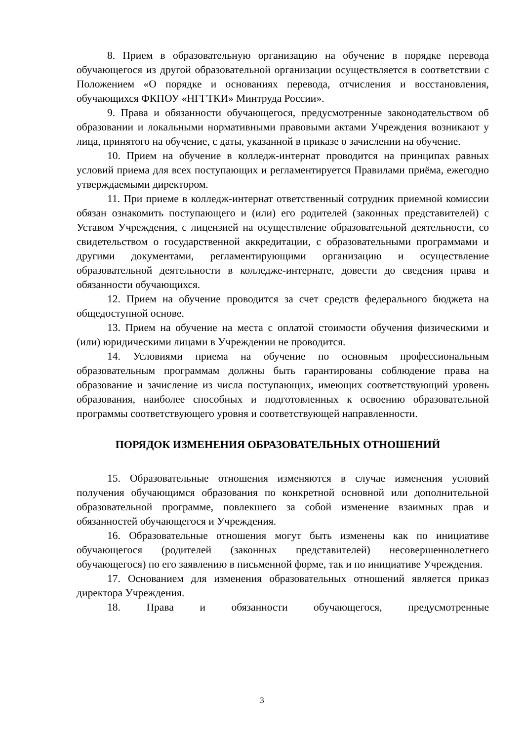8. Прием в образовательную организацию на обучение в порядке перевода обучающегося из другой образовательной организации осуществляется в соответствии с Положением «О порядке и основаниях перевода, отчисления и восстановления, обучающихся ФКПОУ «НГГТКИ» Минтруда России».
9. Права и обязанности обучающегося, предусмотренные законодательством об образовании и локальными нормативными правовыми актами Учреждения возникают у лица, принятого на обучение, с даты, указанной в приказе о зачислении на обучение.
10. Прием на обучение в колледж-интернат проводится на принципах равных условий приема для всех поступающих и регламентируется Правилами приёма, ежегодно утверждаемыми директором.
11. При приеме в колледж-интернат ответственный сотрудник приемной комиссии обязан ознакомить поступающего и (или) его родителей (законных представителей) с Уставом Учреждения, с лицензией на осуществление образовательной деятельности, со свидетельством о государственной аккредитации, с образовательными программами и другими документами, регламентирующими организацию и осуществление образовательной деятельности в колледже-интернате, довести до сведения права и обязанности обучающихся.
12. Прием на обучение проводится за счет средств федерального бюджета на общедоступной основе.
13. Прием на обучение на места с оплатой стоимости обучения физическими и (или) юридическими лицами в Учреждении не проводится.
14. Условиями приема на обучение по основным профессиональным образовательным программам должны быть гарантированы соблюдение права на образование и зачисление из числа поступающих, имеющих соответствующий уровень образования, наиболее способных и подготовленных к освоению образовательной программы соответствующего уровня и соответствующей направленности.
ПОРЯДОК ИЗМЕНЕНИЯ ОБРАЗОВАТЕЛЬНЫХ ОТНОШЕНИЙ
15. Образовательные отношения изменяются в случае изменения условий получения обучающимся образования по конкретной основной или дополнительной образовательной программе, повлекшего за собой изменение взаимных прав и обязанностей обучающегося и Учреждения.
16. Образовательные отношения могут быть изменены как по инициативе обучающегося (родителей (законных представителей) несовершеннолетнего обучающегося) по его заявлению в письменной форме, так и по инициативе Учреждения.
17. Основанием для изменения образовательных отношений является приказ директора Учреждения.
18. Права и обязанности обучающегося, предусмотренные
3